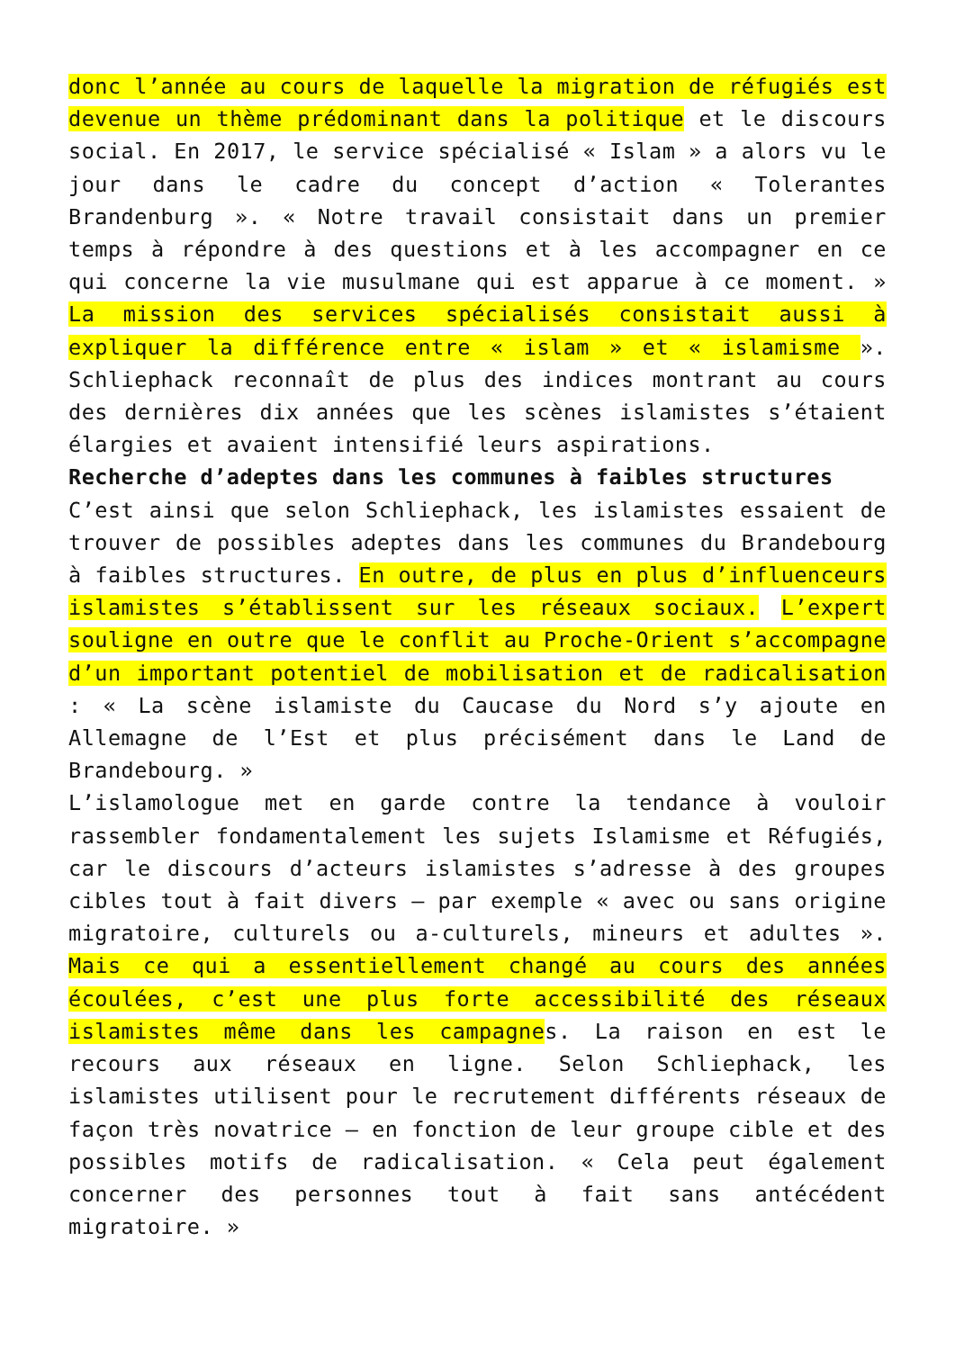donc l’année au cours de laquelle la migration de réfugiés est devenue un thème prédominant dans la politique et le discours social. En 2017, le service spécialisé « Islam » a alors vu le jour dans le cadre du concept d’action « Tolerantes Brandenburg ». « Notre travail consistait dans un premier temps à répondre à des questions et à les accompagner en ce qui concerne la vie musulmane qui est apparue à ce moment. » La mission des services spécialisés consistait aussi à expliquer la différence entre « islam » et « islamisme ». Schliephack reconnaît de plus des indices montrant au cours des dernières dix années que les scènes islamistes s’étaient élargies et avaient intensifié leurs aspirations.
Recherche d’adeptes dans les communes à faibles structures
C’est ainsi que selon Schliephack, les islamistes essaient de trouver de possibles adeptes dans les communes du Brandebourg à faibles structures. En outre, de plus en plus d’influenceurs islamistes s’établissent sur les réseaux sociaux. L’expert souligne en outre que le conflit au Proche-Orient s’accompagne d’un important potentiel de mobilisation et de radicalisation : « La scène islamiste du Caucase du Nord s’y ajoute en Allemagne de l’Est et plus précisément dans le Land de Brandebourg. »
L’islamologue met en garde contre la tendance à vouloir rassembler fondamentalement les sujets Islamisme et Réfugiés, car le discours d’acteurs islamistes s’adresse à des groupes cibles tout à fait divers – par exemple « avec ou sans origine migratoire, culturels ou a-culturels, mineurs et adultes ». Mais ce qui a essentiellement changé au cours des années écoulées, c’est une plus forte accessibilité des réseaux islamistes même dans les campagnes. La raison en est le recours aux réseaux en ligne. Selon Schliephack, les islamistes utilisent pour le recrutement différents réseaux de façon très novatrice – en fonction de leur groupe cible et des possibles motifs de radicalisation. « Cela peut également concerner des personnes tout à fait sans antécédent migratoire. »